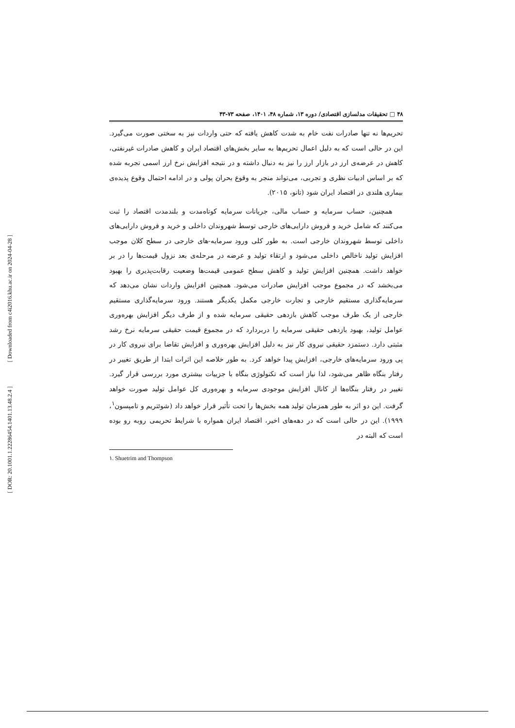[ Downloaded from c4i2016.khu.ac.ir on 2024-04-28 ]
[ DOR: 20.1001.1.22286454.1401.13.48.2.4 ]
۴۸ □ تحقیقات مدلسازی اقتصادی/ دوره ۱۳، شماره ۴۸، ۱۴۰۱، صفحه ۷۳-۴۳
تحریم‌ها نه تنها صادرات نفت خام به شدت کاهش یافته که حتی واردات نیز به سختی صورت می‌گیرد. این در حالی است که به دلیل اعمال تحریم‌ها به سایر بخش‌های اقتصاد ایران و کاهش صادرات غیرنفتی، کاهش در عرضه‌ی ارز در بازار ارز را نیز به دنبال داشته و در نتیجه افزایش نرخ ارز اسمی تجربه شده که بر اساس ادبیات نظری و تجربی، می‌تواند منجر به وقوع بحران پولی و در ادامه احتمال وقوع پدیده‌ی بیماری هلندی در اقتصاد ایران شود (تانو، ۲۰۱۵).
همچنین، حساب سرمایه و حساب مالی، جریانات سرمایه کوتاه‌مدت و بلندمدت اقتصاد را ثبت می‌کنند که شامل خرید و فروش دارایی‌های خارجی توسط شهروندان داخلی و خرید و فروش دارایی‌های داخلی توسط شهروندان خارجی است. به طور کلی ورود سرمایه-های خارجی در سطح کلان موجب افزایش تولید ناخالص داخلی می‌شود و ارتقاء تولید و عرضه در مرحله‌ی بعد نزول قیمت‌ها را در بر خواهد داشت. همچنین افزایش تولید و کاهش سطح عمومی قیمت‌ها وضعیت رقابت‌پذیری را بهبود می‌بخشد که در مجموع موجب افزایش صادرات می‌شود. همچنین افزایش واردات نشان می‌دهد که سرمایه‌گذاری مستقیم خارجی و تجارت خارجی مکمل یکدیگر هستند. ورود سرمایه‌گذاری مستقیم خارجی از یک طرف موجب کاهش بازدهی حقیقی سرمایه شده و از طرف دیگر افزایش بهره‌وری عوامل تولید، بهبود بازدهی حقیقی سرمایه را دربردارد که در مجموع قیمت حقیقی سرمایه نرخ رشد مثبتی دارد. دستمزد حقیقی نیروی کار نیز به دلیل افزایش بهره‌وری و افزایش تقاضا برای نیروی کار در پی ورود سرمایه‌های خارجی، افزایش پیدا خواهد کرد. به طور خلاصه این اثرات ابتدا از طریق تغییر در رفتار بنگاه ظاهر می‌شود، لذا نیاز است که تکنولوژی بنگاه با جزییات بیشتری مورد بررسی قرار گیرد. تغییر در رفتار بنگاه‌ها از کانال افزایش موجودی سرمایه و بهره‌وری کل عوامل تولید صورت خواهد گرفت. این دو اثر به طور همزمان تولید همه بخش‌ها را تحت تأثیر قرار خواهد داد (شوئتریم و تامپسون<sup>۱</sup>، ۱۹۹۹). این در حالی است که در دهه‌های اخیر، اقتصاد ایران همواره با شرایط تحریمی روبه رو بوده است که البته در
۱. Shuetrim and Thompson